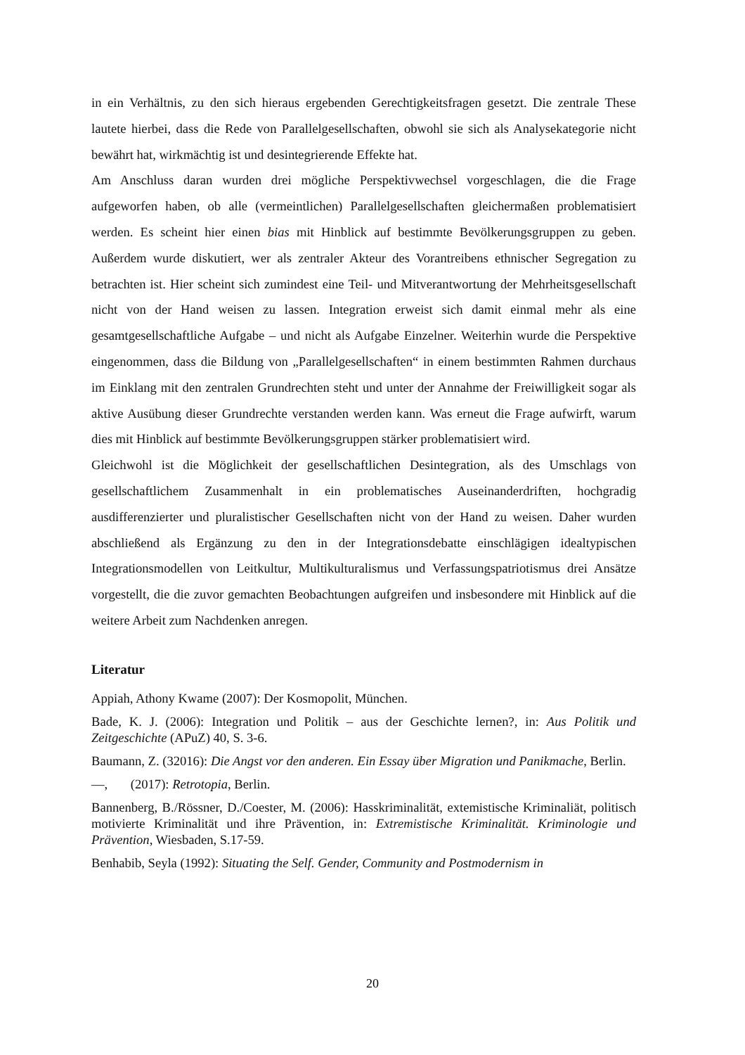in ein Verhältnis, zu den sich hieraus ergebenden Gerechtigkeitsfragen gesetzt. Die zentrale These lautete hierbei, dass die Rede von Parallelgesellschaften, obwohl sie sich als Analysekategorie nicht bewährt hat, wirkmächtig ist und desintegrierende Effekte hat.
Am Anschluss daran wurden drei mögliche Perspektivwechsel vorgeschlagen, die die Frage aufgeworfen haben, ob alle (vermeintlichen) Parallelgesellschaften gleichermaßen problematisiert werden. Es scheint hier einen bias mit Hinblick auf bestimmte Bevölkerungsgruppen zu geben. Außerdem wurde diskutiert, wer als zentraler Akteur des Vorantreibens ethnischer Segregation zu betrachten ist. Hier scheint sich zumindest eine Teil- und Mitverantwortung der Mehrheitsgesellschaft nicht von der Hand weisen zu lassen. Integration erweist sich damit einmal mehr als eine gesamtgesellschaftliche Aufgabe – und nicht als Aufgabe Einzelner. Weiterhin wurde die Perspektive eingenommen, dass die Bildung von „Parallelgesellschaften“ in einem bestimmten Rahmen durchaus im Einklang mit den zentralen Grundrechten steht und unter der Annahme der Freiwilligkeit sogar als aktive Ausübung dieser Grundrechte verstanden werden kann. Was erneut die Frage aufwirft, warum dies mit Hinblick auf bestimmte Bevölkerungsgruppen stärker problematisiert wird.
Gleichwohl ist die Möglichkeit der gesellschaftlichen Desintegration, als des Umschlags von gesellschaftlichem Zusammenhalt in ein problematisches Auseinanderdriften, hochgradig ausdifferenzierter und pluralistischer Gesellschaften nicht von der Hand zu weisen. Daher wurden abschließend als Ergänzung zu den in der Integrationsdebatte einschlägigen idealtypischen Integrationsmodellen von Leitkultur, Multikulturalismus und Verfassungspatriotismus drei Ansätze vorgestellt, die die zuvor gemachten Beobachtungen aufgreifen und insbesondere mit Hinblick auf die weitere Arbeit zum Nachdenken anregen.
Literatur
Appiah, Athony Kwame (2007): Der Kosmopolit, München.
Bade, K. J. (2006): Integration und Politik – aus der Geschichte lernen?, in: Aus Politik und Zeitgeschichte (APuZ) 40, S. 3-6.
Baumann, Z. (32016): Die Angst vor den anderen. Ein Essay über Migration und Panikmache, Berlin.
—, (2017): Retrotopia, Berlin.
Bannenberg, B./Rössner, D./Coester, M. (2006): Hasskriminalität, extemistische Kriminaliät, politisch motivierte Kriminalität und ihre Prävention, in: Extremistische Kriminalität. Kriminologie und Prävention, Wiesbaden, S.17-59.
Benhabib, Seyla (1992): Situating the Self. Gender, Community and Postmodernism in
20